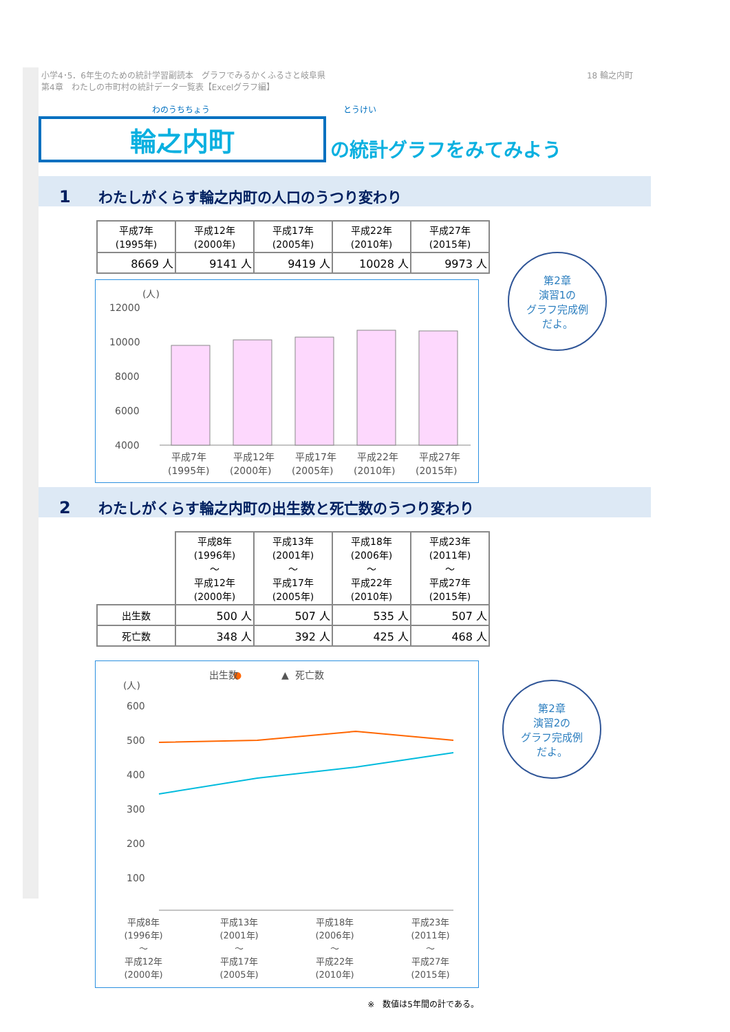小学4･5．6年生のための統計学習副読本　グラフでみるかくふるさと岐阜県
第4章　わたしの市町村の統計データ一覧表【Excelグラフ編】
18 輪之内町
わのうちちょう とうけい
輪之内町
の統計グラフをみてみよう
1 わたしがくらす輪之内町の人口のうつり変わり
| 平成7年 (1995年) | 平成12年 (2000年) | 平成17年 (2005年) | 平成22年 (2010年) | 平成27年 (2015年) |
| 8669 人 | 9141 人 | 9419 人 | 10028 人 | 9973 人 |
(人)
12000
10000
8000
6000
4000
x
x
平成7年
平成12年
平成17年
平成22年
平成27年
(1995年)
(2000年)
(2005年)
(2010年)
(2015年)
2 わたしがくらす輪之内町の出生数と死亡数のうつり変わり
| | 平成8年 (1996年) ～ 平成12年 (2000年) | 平成13年 (2001年) ～ 平成17年 (2005年) | 平成18年 (2006年) ～ 平成22年 (2010年) | 平成23年 (2011年) ～ 平成27年 (2015年) |
| 出生数 | 500 人 | 507 人 | 535 人 | 507 人 |
| 死亡数 | 348 人 | 392 人 | 425 人 | 468 人 |
●
出生数
▲
死亡数
(人)
600
500
400
300
200
100
平成8年
(1996年)
～
平成12年
(2000年)
平成13年
(2001年)
～
平成17年
(2005年)
平成18年
(2006年)
～
平成22年
(2010年)
平成23年
(2011年)
～
平成27年
(2015年)
※　数値は5年間の計である。
第2章
演習1の
グラフ完成例
だよ。
第2章
演習2の
グラフ完成例
だよ。